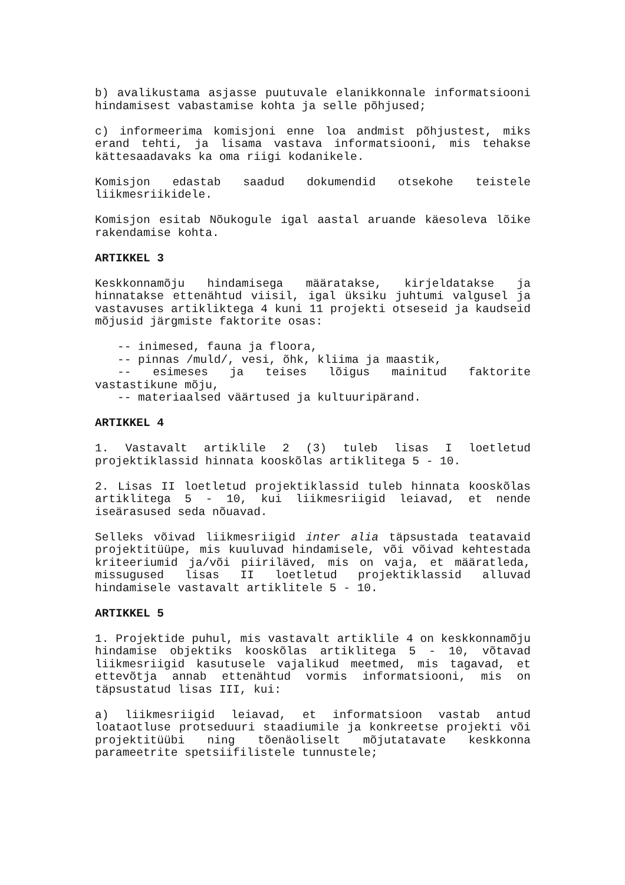b) avalikustama asjasse puutuvale elanikkonnale informatsiooni hindamisest vabastamise kohta ja selle põhjused;
c) informeerima komisjoni enne loa andmist põhjustest, miks erand tehti, ja lisama vastava informatsiooni, mis tehakse kättesaadavaks ka oma riigi kodanikele.
Komisjon edastab saadud dokumendid otsekohe teistele liikmesriikidele.
Komisjon esitab Nõukogule igal aastal aruande käesoleva lõike rakendamise kohta.
ARTIKKEL 3
Keskkonnamõju hindamisega määratakse, kirjeldatakse ja hinnatakse ettenähtud viisil, igal üksiku juhtumi valgusel ja vastavuses artikliktega 4 kuni 11 projekti otseseid ja kaudseid mõjusid järgmiste faktorite osas:
-- inimesed, fauna ja floora,
-- pinnas /muld/, vesi, õhk, kliima ja maastik,
-- esimeses ja teises lõigus mainitud faktorite vastastikune mõju,
-- materiaalsed väärtused ja kultuuripärand.
ARTIKKEL 4
1. Vastavalt artiklile 2 (3) tuleb lisas I loetletud projektiklassid hinnata kooskõlas artiklitega 5 - 10.
2. Lisas II loetletud projektiklassid tuleb hinnata kooskõlas artiklitega 5 - 10, kui liikmesriigid leiavad, et nende iseärasused seda nõuavad.
Selleks võivad liikmesriigid inter alia täpsustada teatavaid projektitüüpe, mis kuuluvad hindamisele, või võivad kehtestada kriteeriumid ja/või piiriläved, mis on vaja, et määratleda, missugused lisas II loetletud projektiklassid alluvad hindamisele vastavalt artiklitele 5 - 10.
ARTIKKEL 5
1. Projektide puhul, mis vastavalt artiklile 4 on keskkonnamõju hindamise objektiks kooskõlas artiklitega 5 - 10, võtavad liikmesriigid kasutusele vajalikud meetmed, mis tagavad, et ettevõtja annab ettenähtud vormis informatsiooni, mis on täpsustatud lisas III, kui:
a) liikmesriigid leiavad, et informatsioon vastab antud loataotluse protseduuri staadiumile ja konkreetse projekti või projektitüübi ning tõenäoliselt mõjutatavate keskkonna parameetrite spetsiifilistele tunnustele;